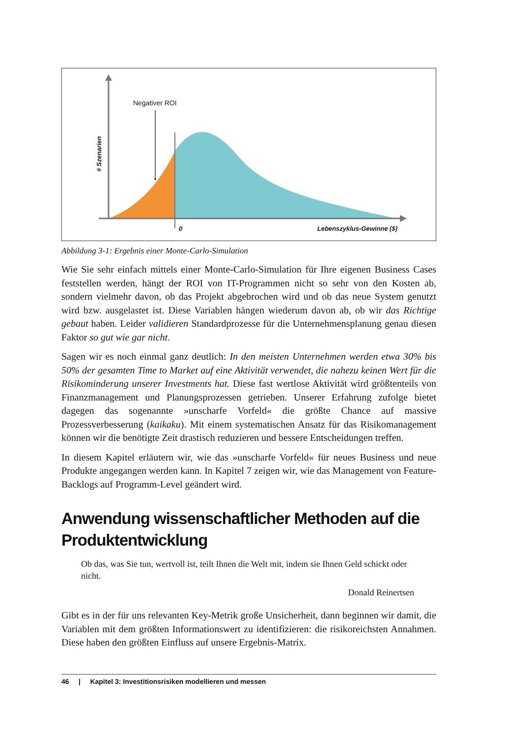Negativer ROI
# Szenarien
0 Lebenszyklus-Gewinne ($)
Abbildung 3-1: Ergebnis einer Monte-Carlo-Simulation
Wie Sie sehr einfach mittels einer Monte-Carlo-Simulation für Ihre eigenen Business Cases feststellen werden, hängt der ROI von IT-Programmen nicht so sehr von den Kosten ab, sondern vielmehr davon, ob das Projekt abgebrochen wird und ob das neue System genutzt wird bzw. ausgelastet ist. Diese Variablen hängen wiederum davon ab, ob wir das Richtige gebaut haben. Leider validieren Standardprozesse für die Unternehmensplanung genau diesen Faktor so gut wie gar nicht.
Sagen wir es noch einmal ganz deutlich: In den meisten Unternehmen werden etwa 30% bis 50% der gesamten Time to Market auf eine Aktivität verwendet, die nahezu keinen Wert für die Risikominderung unserer Investments hat. Diese fast wertlose Aktivität wird größtenteils von Finanzmanagement und Planungsprozessen getrieben. Unserer Erfahrung zufolge bietet dagegen das sogenannte »unscharfe Vorfeld« die größte Chance auf massive Prozessverbesserung (kaikaku). Mit einem systematischen Ansatz für das Risikomanagement können wir die benötigte Zeit drastisch reduzieren und bessere Entscheidungen treffen.
In diesem Kapitel erläutern wir, wie das »unscharfe Vorfeld« für neues Business und neue Produkte angegangen werden kann. In Kapitel 7 zeigen wir, wie das Management von Feature-Backlogs auf Programm-Level geändert wird.
Anwendung wissenschaftlicher Methoden auf die Produktentwicklung
Ob das, was Sie tun, wertvoll ist, teilt Ihnen die Welt mit, indem sie Ihnen Geld schickt oder nicht.
Donald Reinertsen
Gibt es in der für uns relevanten Key-Metrik große Unsicherheit, dann beginnen wir damit, die Variablen mit dem größten Informationswert zu identifizieren: die risikoreichsten Annahmen. Diese haben den größten Einfluss auf unsere Ergebnis-Matrix.
46 | Kapitel 3: Investitionsrisiken modellieren und messen